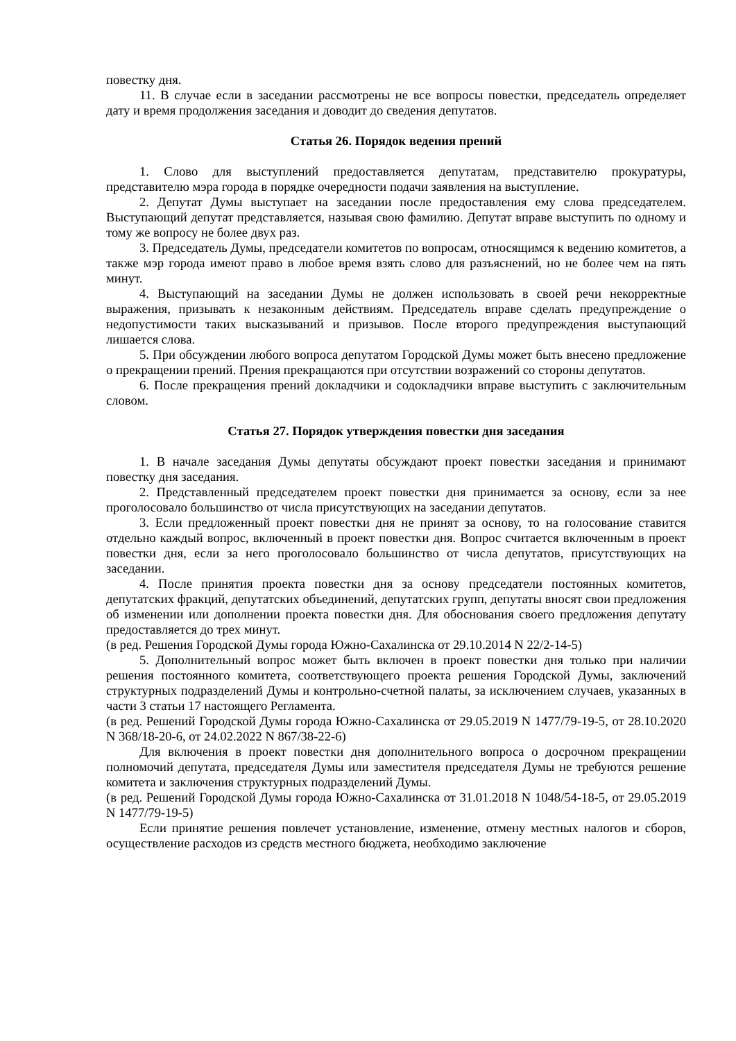повестку дня.
11. В случае если в заседании рассмотрены не все вопросы повестки, председатель определяет дату и время продолжения заседания и доводит до сведения депутатов.
Статья 26. Порядок ведения прений
1. Слово для выступлений предоставляется депутатам, представителю прокуратуры, представителю мэра города в порядке очередности подачи заявления на выступление.
2. Депутат Думы выступает на заседании после предоставления ему слова председателем. Выступающий депутат представляется, называя свою фамилию. Депутат вправе выступить по одному и тому же вопросу не более двух раз.
3. Председатель Думы, председатели комитетов по вопросам, относящимся к ведению комитетов, а также мэр города имеют право в любое время взять слово для разъяснений, но не более чем на пять минут.
4. Выступающий на заседании Думы не должен использовать в своей речи некорректные выражения, призывать к незаконным действиям. Председатель вправе сделать предупреждение о недопустимости таких высказываний и призывов. После второго предупреждения выступающий лишается слова.
5. При обсуждении любого вопроса депутатом Городской Думы может быть внесено предложение о прекращении прений. Прения прекращаются при отсутствии возражений со стороны депутатов.
6. После прекращения прений докладчики и содокладчики вправе выступить с заключительным словом.
Статья 27. Порядок утверждения повестки дня заседания
1. В начале заседания Думы депутаты обсуждают проект повестки заседания и принимают повестку дня заседания.
2. Представленный председателем проект повестки дня принимается за основу, если за нее проголосовало большинство от числа присутствующих на заседании депутатов.
3. Если предложенный проект повестки дня не принят за основу, то на голосование ставится отдельно каждый вопрос, включенный в проект повестки дня. Вопрос считается включенным в проект повестки дня, если за него проголосовало большинство от числа депутатов, присутствующих на заседании.
4. После принятия проекта повестки дня за основу председатели постоянных комитетов, депутатских фракций, депутатских объединений, депутатских групп, депутаты вносят свои предложения об изменении или дополнении проекта повестки дня. Для обоснования своего предложения депутату предоставляется до трех минут.
(в ред. Решения Городской Думы города Южно-Сахалинска от 29.10.2014 N 22/2-14-5)
5. Дополнительный вопрос может быть включен в проект повестки дня только при наличии решения постоянного комитета, соответствующего проекта решения Городской Думы, заключений структурных подразделений Думы и контрольно-счетной палаты, за исключением случаев, указанных в части 3 статьи 17 настоящего Регламента.
(в ред. Решений Городской Думы города Южно-Сахалинска от 29.05.2019 N 1477/79-19-5, от 28.10.2020 N 368/18-20-6, от 24.02.2022 N 867/38-22-6)
Для включения в проект повестки дня дополнительного вопроса о досрочном прекращении полномочий депутата, председателя Думы или заместителя председателя Думы не требуются решение комитета и заключения структурных подразделений Думы.
(в ред. Решений Городской Думы города Южно-Сахалинска от 31.01.2018 N 1048/54-18-5, от 29.05.2019 N 1477/79-19-5)
Если принятие решения повлечет установление, изменение, отмену местных налогов и сборов, осуществление расходов из средств местного бюджета, необходимо заключение